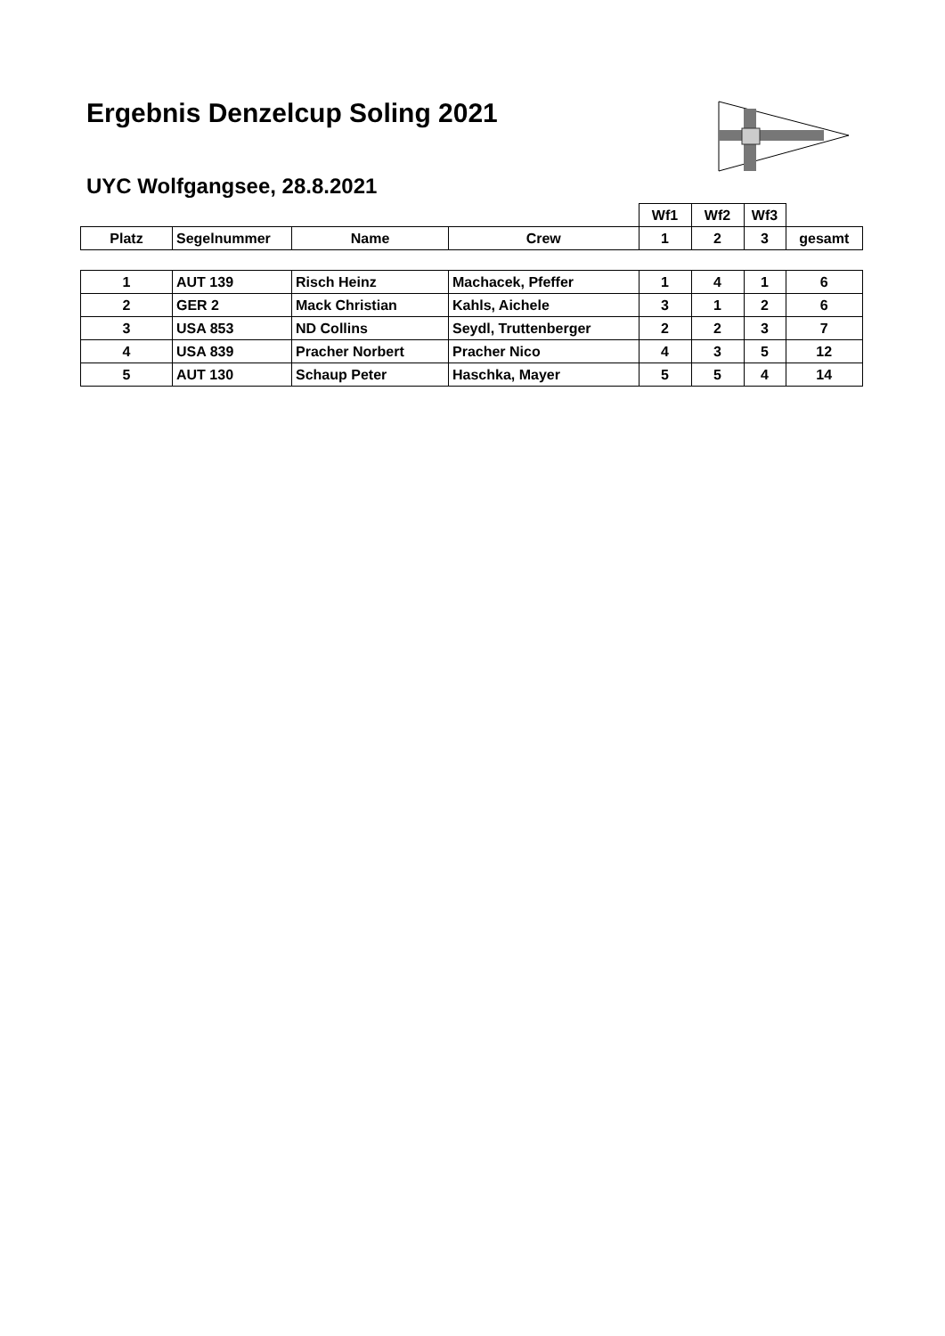Ergebnis Denzelcup Soling 2021
UYC Wolfgangsee, 28.8.2021
| | | | | Wf1 | Wf2 | Wf3 | |
| Platz | Segelnummer | Name | Crew | 1 | 2 | 3 | gesamt |
| 1 | AUT 139 | Risch Heinz | Machacek, Pfeffer | 1 | 4 | 1 | 6 |
| 2 | GER 2 | Mack Christian | Kahls, Aichele | 3 | 1 | 2 | 6 |
| 3 | USA 853 | ND Collins | Seydl, Truttenberger | 2 | 2 | 3 | 7 |
| 4 | USA 839 | Pracher Norbert | Pracher Nico | 4 | 3 | 5 | 12 |
| 5 | AUT 130 | Schaup Peter | Haschka, Mayer | 5 | 5 | 4 | 14 |